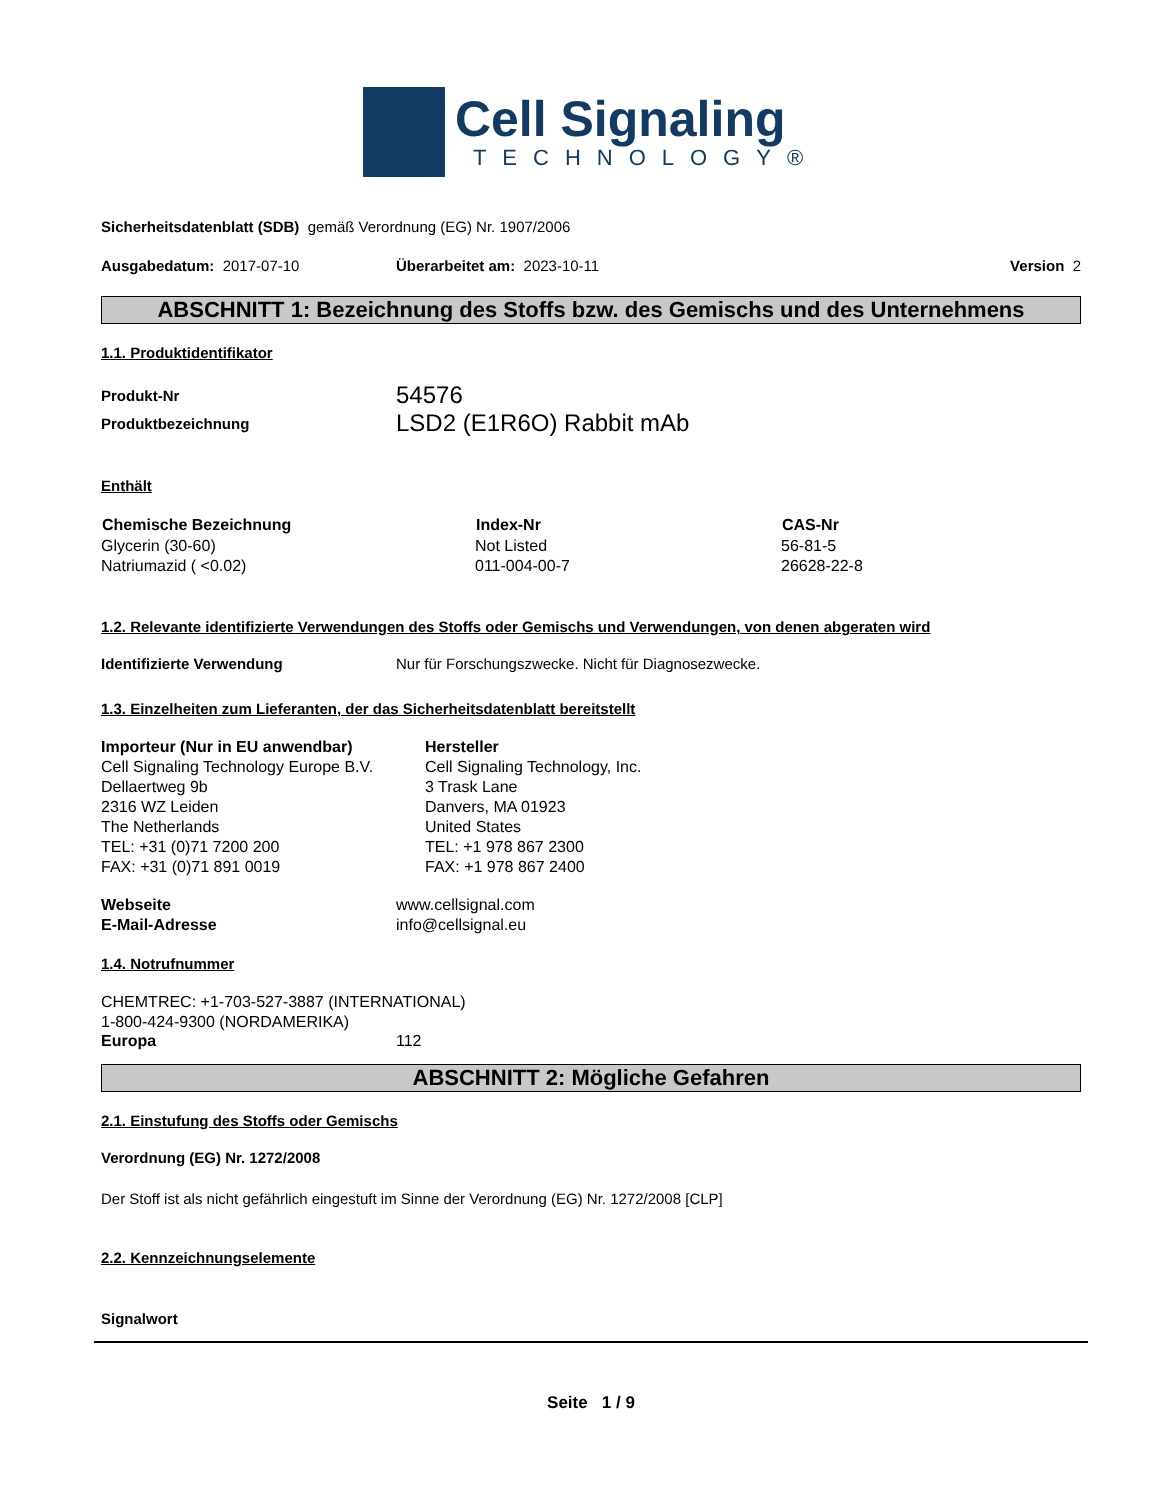Cell Signaling
TECHNOLOGY®
Sicherheitsdatenblatt (SDB) gemäß Verordnung (EG) Nr. 1907/2006
| Ausgabedatum: 2017-07-10 | Überarbeitet am: 2023-10-11 | Version 2 |
ABSCHNITT 1: Bezeichnung des Stoffs bzw. des Gemischs und des Unternehmens
1.1. Produktidentifikator
| Produkt-Nr | 54576 |
| Produktbezeichnung | LSD2 (E1R6O) Rabbit mAb |
Enthält
| Chemische Bezeichnung | Index-Nr | CAS-Nr |
| --- | --- | --- |
| Glycerin (30-60) | Not Listed | 56-81-5 |
| Natriumazid ( <0.02) | 011-004-00-7 | 26628-22-8 |
1.2. Relevante identifizierte Verwendungen des Stoffs oder Gemischs und Verwendungen, von denen abgeraten wird
| Identifizierte Verwendung | Nur für Forschungszwecke. Nicht für Diagnosezwecke. |
1.3. Einzelheiten zum Lieferanten, der das Sicherheitsdatenblatt bereitstellt
| Importeur (Nur in EU anwendbar) Cell Signaling Technology Europe B.V. Dellaertweg 9b 2316 WZ Leiden The Netherlands TEL: +31 (0)71 7200 200 FAX: +31 (0)71 891 0019 | Hersteller Cell Signaling Technology, Inc. 3 Trask Lane Danvers, MA 01923 United States TEL: +1 978 867 2300 FAX: +1 978 867 2400 |
| Webseite | www.cellsignal.com |
| E-Mail-Adresse | info@cellsignal.eu |
1.4. Notrufnummer
CHEMTREC: +1-703-527-3887 (INTERNATIONAL)
1-800-424-9300 (NORDAMERIKA)
| Europa | 112 |
ABSCHNITT 2: Mögliche Gefahren
2.1. Einstufung des Stoffs oder Gemischs
Verordnung (EG) Nr. 1272/2008
Der Stoff ist als nicht gefährlich eingestuft im Sinne der Verordnung (EG) Nr. 1272/2008 [CLP]
2.2. Kennzeichnungselemente
Signalwort
Seite 1 / 9